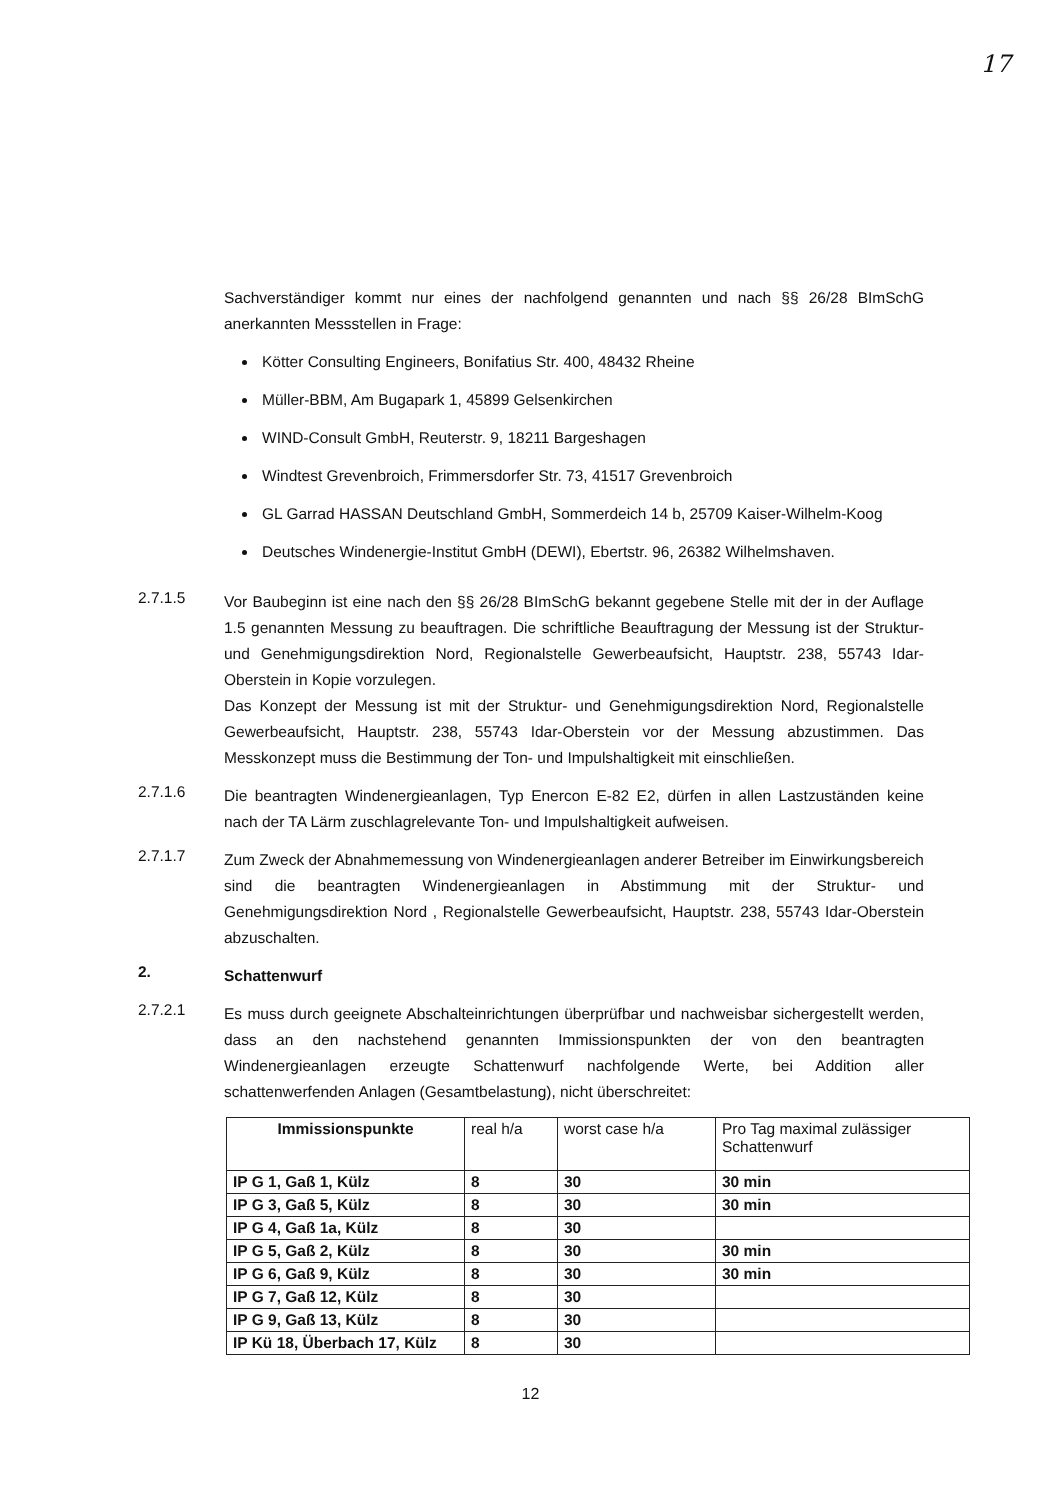17
Sachverständiger kommt nur eines der nachfolgend genannten und nach §§ 26/28 BImSchG anerkannten Messstellen in Frage:
Kötter Consulting Engineers, Bonifatius Str. 400, 48432 Rheine
Müller-BBM, Am Bugapark 1, 45899 Gelsenkirchen
WIND-Consult GmbH, Reuterstr. 9, 18211 Bargeshagen
Windtest Grevenbroich, Frimmersdorfer Str. 73, 41517 Grevenbroich
GL Garrad HASSAN Deutschland GmbH, Sommerdeich 14 b, 25709 Kaiser-Wilhelm-Koog
Deutsches Windenergie-Institut GmbH (DEWI), Ebertstr. 96, 26382 Wilhelmshaven.
2.7.1.5
Vor Baubeginn ist eine nach den §§ 26/28 BImSchG bekannt gegebene Stelle mit der in der Auflage 1.5 genannten Messung zu beauftragen. Die schriftliche Beauftragung der Messung ist der Struktur- und Genehmigungsdirektion Nord, Regionalstelle Gewerbeaufsicht, Hauptstr. 238, 55743 Idar-Oberstein in Kopie vorzulegen.
Das Konzept der Messung ist mit der Struktur- und Genehmigungsdirektion Nord, Regionalstelle Gewerbeaufsicht, Hauptstr. 238, 55743 Idar-Oberstein vor der Messung abzustimmen. Das Messkonzept muss die Bestimmung der Ton- und Impulshaltigkeit mit einschließen.
2.7.1.6
Die beantragten Windenergieanlagen, Typ Enercon E-82 E2, dürfen in allen Lastzuständen keine nach der TA Lärm zuschlagrelevante Ton- und Impulshaltigkeit aufweisen.
2.7.1.7
Zum Zweck der Abnahmemessung von Windenergieanlagen anderer Betreiber im Einwirkungsbereich sind die beantragten Windenergieanlagen in Abstimmung mit der Struktur- und Genehmigungsdirektion Nord , Regionalstelle Gewerbeaufsicht, Hauptstr. 238, 55743 Idar-Oberstein abzuschalten.
2.
Schattenwurf
2.7.2.1
Es muss durch geeignete Abschalteinrichtungen überprüfbar und nachweisbar sichergestellt werden, dass an den nachstehend genannten Immissionspunkten der von den beantragten Windenergieanlagen erzeugte Schattenwurf nachfolgende Werte, bei Addition aller schattenwerfenden Anlagen (Gesamtbelastung), nicht überschreitet:
| Immissionspunkte | real h/a | worst case h/a | Pro Tag maximal zulässiger Schattenwurf |
| --- | --- | --- | --- |
| IP G 1, Gaß 1, Külz | 8 | 30 | 30 min |
| IP G 3, Gaß 5, Külz | 8 | 30 | 30 min |
| IP G 4, Gaß 1a, Külz | 8 | 30 | |
| IP G 5, Gaß 2, Külz | 8 | 30 | 30 min |
| IP G 6, Gaß 9, Külz | 8 | 30 | 30 min |
| IP G 7, Gaß 12, Külz | 8 | 30 | |
| IP G 9, Gaß 13, Külz | 8 | 30 | |
| IP Kü 18, Überbach 17, Külz | 8 | 30 | |
12